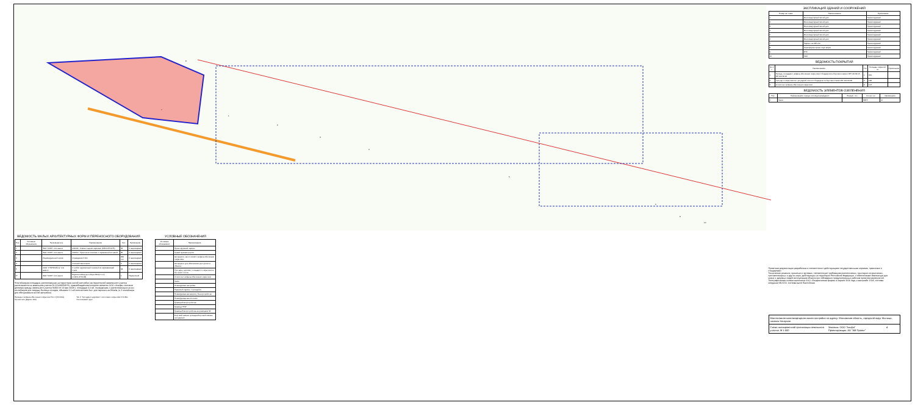1
2
3
4
5
6
7
8
9
10
ВЕДОМОСТЬ МАЛЫХ АРХИТЕКТУРНЫХ ФОРМ И ПЕРЕНОСНОГО ОБОРУДОВАНИЯ
| Поз. | Условные обозначения | Производитель | Наименование | Кол. | Примечание |
| --- | --- | --- | --- | --- | --- |
| 1 | | ЗАО "КСИЛ" или аналог | 002102 - Скамья садово-парковая (1950х475х475) | 32 | Стационарный |
| 2 | | ЗАО "КСИЛ" или аналог | 001212 - Урна металлическая с окрашенной вставкой | 95 | Стационарный |
| 3 | | Индивидуальный проект | Ограждение h=2м | 220 п.м | Стационарный |
| 4 | | | Уличный светильник | 5 | Стационарный |
| 5 | | ООО "СТОПМобиль" или аналог | Столбик парковочный съемный из нержавеющей стали | 18 | Стационарный |
| 6* | | ЗАО "КСИЛ" или аналог | Евроконтейнер для сбора ТБО(1.1 м³) (1.18×1.27×0.86) | 1 | Переносной |
*Контейнерная площадка, расположенная на территории жилой застройки (за территорией заявленного участка располагается на земельном участке 50:12:0080509:50, правообладателем которого является ООО «Альфа» согласно договора аренды земельного участка №964 от 14 мая 2018г.), площадью 4,0 м2, огражденная, с расположенным на них контейнеров для твердых бытовых отходов, объемом 1.1 м3 количеством 1шт. для паркинга на 246м/м, (и 2 контейнера для обслуживания жилой застройки)
Проезды с асфальтобетонным покрытием Тип 1 (h=0.91м)
Геотекстиль (Дорнит 100)
Тип 2. Тротуары и дорожки с плиточным покрытием h=0.46м
Уплотненный грунт
УСЛОВНЫЕ ОБОЗНАЧЕНИЯ
| Условные обозначения | Наименование |
| --- | --- |
| 7 | Проектируемый паркинг |
| | Существующие дороги |
| | Автодороги, автостоянки с асфальтобетонным покрытием |
| | Автодороги для обеспечения доступности объекта |
| | Тротуары, дорожки, площадки с покрытием из бетонной плитки |
| | Отмостка с асфальтобетонным покрытием |
| | Газон |
| | Планируемая застройка |
| | Наземный паркинг, строящийся |
| | Планируемые автодороги, благоустройство |
| | Планируемые автостоянки |
| | Граница благоустройства |
| | Граница ГПЗУ |
| | Граница благоустройства за границами ЗУ |
| | Бортовой камень проездов Бортовой камень тротуарный |
ЭКСПЛИКАЦИЯ ЗДАНИЙ И СООРУЖЕНИЙ
| Номер на плане | Наименование | Примечание |
| --- | --- | --- |
| 1 | Многоквартирный жилой дом | Проектируемый |
| 2 | Многоквартирный жилой дом | Проектируемый |
| 3 | Многоквартирный жилой дом | Проектируемый |
| 4 | Многоквартирный жилой дом | Проектируемый |
| 5 | Многоквартирный жилой дом | Проектируемый |
| 6 | Многоквартирный жилой дом | Проектируемый |
| 7 | Паркинг на 246 м/м | Проектируемый |
| 8 | Трансформаторная подстанция | Проектируемый |
| 9 | КНС | Проектируемый |
| 10 | ЛОС | Проектируемый |
ВЕДОМОСТЬ ПОКРЫТИЙ
| № п/п | Наименование | Тип | Площадь покрытий, м² | Примечание |
| --- | --- | --- | --- | --- |
| 1 | Проезд, площадки с асфальтобетонным покрытием с бордюром из бортового камня: БР 100.30.15; БР 100.60.20 | 1 | 621 | |
| 2 | Тротуар с покрытием из тротуарной плитки с бордюром из бортового камня БР 100.20.08 | 2 | 196 | |
| 3 | Отмостка с асфальтобетонным покрытием | 3 | 107 | |
ВЕДОМОСТЬ ЭЛЕМЕНТОВ ОЗЕЛЕНЕНИЯ
| Поз. | Наименование породы или вида насаждения | Возраст, лет | Кол-во, шт. | Примечание |
| --- | --- | --- | --- | --- |
| 1 | Газон | - | 608.5 | м² |
Проектная документация разработана в соответствии с действующими государственными нормами, правилами и стандартами.
Технические решения, принятые в чертежах, соответствуют требованиям экологических, санитарно-гигиенических, противопожарных и других норм, действующих на территории Российской Федерации, и обеспечивают безопасную для жизни и здоровья людей эксплуатацию объекта при соблюдении предусмотренных рабочим проектом мероприятий.
Топографическая съемка выполнена ООО «Геодезическая фирма» в апреле 2016 года, в масштабе 1:500, система координат МСК-50, система высот Балтийская.
Малоэтажная многоквартирная жилая застройка по адресу: Московская область, городской округ Мытищи, поселок Нагорное.
Схема планировочной организации земельного участка. М 1:500
Заказчик: ООО "Альфа"
Проектировщик: АО "АМ Проект"
4